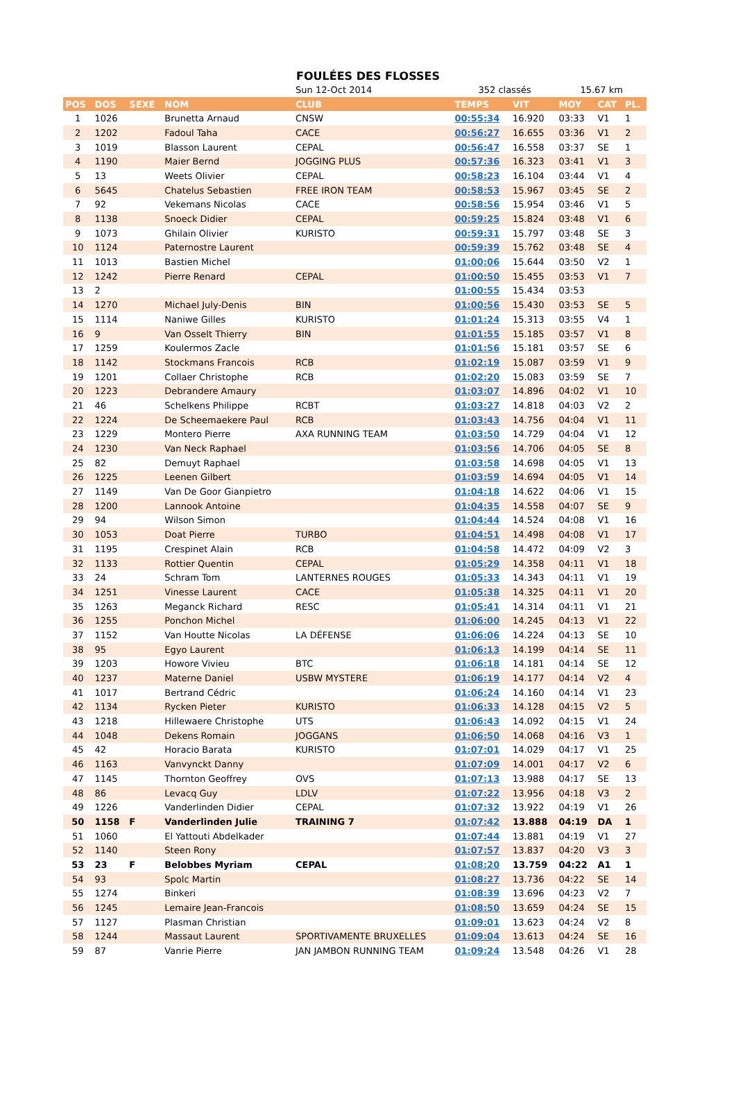FOULÉES DES FLOSSES
| | | | | Sun 12-Oct 2014 | 352 classés | | 15.67 km | | |
| POS | DOS | SEXE | NOM | CLUB | TEMPS | VIT | MOY | CAT | PL. |
| 1 | 1026 | | Brunetta Arnaud | CNSW | 00:55:34 | 16.920 | 03:33 | V1 | 1 |
| 2 | 1202 | | Fadoul Taha | CACE | 00:56:27 | 16.655 | 03:36 | V1 | 2 |
| 3 | 1019 | | Blasson Laurent | CEPAL | 00:56:47 | 16.558 | 03:37 | SE | 1 |
| 4 | 1190 | | Maier Bernd | JOGGING PLUS | 00:57:36 | 16.323 | 03:41 | V1 | 3 |
| 5 | 13 | | Weets Olivier | CEPAL | 00:58:23 | 16.104 | 03:44 | V1 | 4 |
| 6 | 5645 | | Chatelus Sebastien | FREE IRON TEAM | 00:58:53 | 15.967 | 03:45 | SE | 2 |
| 7 | 92 | | Vekemans Nicolas | CACE | 00:58:56 | 15.954 | 03:46 | V1 | 5 |
| 8 | 1138 | | Snoeck Didier | CEPAL | 00:59:25 | 15.824 | 03:48 | V1 | 6 |
| 9 | 1073 | | Ghilain Olivier | KURISTO | 00:59:31 | 15.797 | 03:48 | SE | 3 |
| 10 | 1124 | | Paternostre Laurent | | 00:59:39 | 15.762 | 03:48 | SE | 4 |
| 11 | 1013 | | Bastien Michel | | 01:00:06 | 15.644 | 03:50 | V2 | 1 |
| 12 | 1242 | | Pierre Renard | CEPAL | 01:00:50 | 15.455 | 03:53 | V1 | 7 |
| 13 | 2 | | | | 01:00:55 | 15.434 | 03:53 | | |
| 14 | 1270 | | Michael July-Denis | BIN | 01:00:56 | 15.430 | 03:53 | SE | 5 |
| 15 | 1114 | | Naniwe Gilles | KURISTO | 01:01:24 | 15.313 | 03:55 | V4 | 1 |
| 16 | 9 | | Van Osselt Thierry | BIN | 01:01:55 | 15.185 | 03:57 | V1 | 8 |
| 17 | 1259 | | Koulermos Zacle | | 01:01:56 | 15.181 | 03:57 | SE | 6 |
| 18 | 1142 | | Stockmans Francois | RCB | 01:02:19 | 15.087 | 03:59 | V1 | 9 |
| 19 | 1201 | | Collaer Christophe | RCB | 01:02:20 | 15.083 | 03:59 | SE | 7 |
| 20 | 1223 | | Debrandere Amaury | | 01:03:07 | 14.896 | 04:02 | V1 | 10 |
| 21 | 46 | | Schelkens Philippe | RCBT | 01:03:27 | 14.818 | 04:03 | V2 | 2 |
| 22 | 1224 | | De Scheemaekere Paul | RCB | 01:03:43 | 14.756 | 04:04 | V1 | 11 |
| 23 | 1229 | | Montero Pierre | AXA RUNNING TEAM | 01:03:50 | 14.729 | 04:04 | V1 | 12 |
| 24 | 1230 | | Van Neck Raphael | | 01:03:56 | 14.706 | 04:05 | SE | 8 |
| 25 | 82 | | Demuyt Raphael | | 01:03:58 | 14.698 | 04:05 | V1 | 13 |
| 26 | 1225 | | Leenen Gilbert | | 01:03:59 | 14.694 | 04:05 | V1 | 14 |
| 27 | 1149 | | Van De Goor Gianpietro | | 01:04:18 | 14.622 | 04:06 | V1 | 15 |
| 28 | 1200 | | Lannook Antoine | | 01:04:35 | 14.558 | 04:07 | SE | 9 |
| 29 | 94 | | Wilson Simon | | 01:04:44 | 14.524 | 04:08 | V1 | 16 |
| 30 | 1053 | | Doat Pierre | TURBO | 01:04:51 | 14.498 | 04:08 | V1 | 17 |
| 31 | 1195 | | Crespinet Alain | RCB | 01:04:58 | 14.472 | 04:09 | V2 | 3 |
| 32 | 1133 | | Rottier Quentin | CEPAL | 01:05:29 | 14.358 | 04:11 | V1 | 18 |
| 33 | 24 | | Schram Tom | LANTERNES ROUGES | 01:05:33 | 14.343 | 04:11 | V1 | 19 |
| 34 | 1251 | | Vinesse Laurent | CACE | 01:05:38 | 14.325 | 04:11 | V1 | 20 |
| 35 | 1263 | | Meganck Richard | RESC | 01:05:41 | 14.314 | 04:11 | V1 | 21 |
| 36 | 1255 | | Ponchon Michel | | 01:06:00 | 14.245 | 04:13 | V1 | 22 |
| 37 | 1152 | | Van Houtte Nicolas | LA DÉFENSE | 01:06:06 | 14.224 | 04:13 | SE | 10 |
| 38 | 95 | | Egyo Laurent | | 01:06:13 | 14.199 | 04:14 | SE | 11 |
| 39 | 1203 | | Howore Vivieu | BTC | 01:06:18 | 14.181 | 04:14 | SE | 12 |
| 40 | 1237 | | Materne Daniel | USBW MYSTERE | 01:06:19 | 14.177 | 04:14 | V2 | 4 |
| 41 | 1017 | | Bertrand Cédric | | 01:06:24 | 14.160 | 04:14 | V1 | 23 |
| 42 | 1134 | | Rycken Pieter | KURISTO | 01:06:33 | 14.128 | 04:15 | V2 | 5 |
| 43 | 1218 | | Hillewaere Christophe | UTS | 01:06:43 | 14.092 | 04:15 | V1 | 24 |
| 44 | 1048 | | Dekens Romain | JOGGANS | 01:06:50 | 14.068 | 04:16 | V3 | 1 |
| 45 | 42 | | Horacio Barata | KURISTO | 01:07:01 | 14.029 | 04:17 | V1 | 25 |
| 46 | 1163 | | Vanvynckt Danny | | 01:07:09 | 14.001 | 04:17 | V2 | 6 |
| 47 | 1145 | | Thornton Geoffrey | OVS | 01:07:13 | 13.988 | 04:17 | SE | 13 |
| 48 | 86 | | Levacq Guy | LDLV | 01:07:22 | 13.956 | 04:18 | V3 | 2 |
| 49 | 1226 | | Vanderlinden Didier | CEPAL | 01:07:32 | 13.922 | 04:19 | V1 | 26 |
| 50 | 1158 | F | Vanderlinden Julie | TRAINING 7 | 01:07:42 | 13.888 | 04:19 | DA | 1 |
| 51 | 1060 | | El Yattouti Abdelkader | | 01:07:44 | 13.881 | 04:19 | V1 | 27 |
| 52 | 1140 | | Steen Rony | | 01:07:57 | 13.837 | 04:20 | V3 | 3 |
| 53 | 23 | F | Belobbes Myriam | CEPAL | 01:08:20 | 13.759 | 04:22 | A1 | 1 |
| 54 | 93 | | Spolc Martin | | 01:08:27 | 13.736 | 04:22 | SE | 14 |
| 55 | 1274 | | Binkeri | | 01:08:39 | 13.696 | 04:23 | V2 | 7 |
| 56 | 1245 | | Lemaire Jean-Francois | | 01:08:50 | 13.659 | 04:24 | SE | 15 |
| 57 | 1127 | | Plasman Christian | | 01:09:01 | 13.623 | 04:24 | V2 | 8 |
| 58 | 1244 | | Massaut Laurent | SPORTIVAMENTE BRUXELLES | 01:09:04 | 13.613 | 04:24 | SE | 16 |
| 59 | 87 | | Vanrie Pierre | JAN JAMBON RUNNING TEAM | 01:09:24 | 13.548 | 04:26 | V1 | 28 |